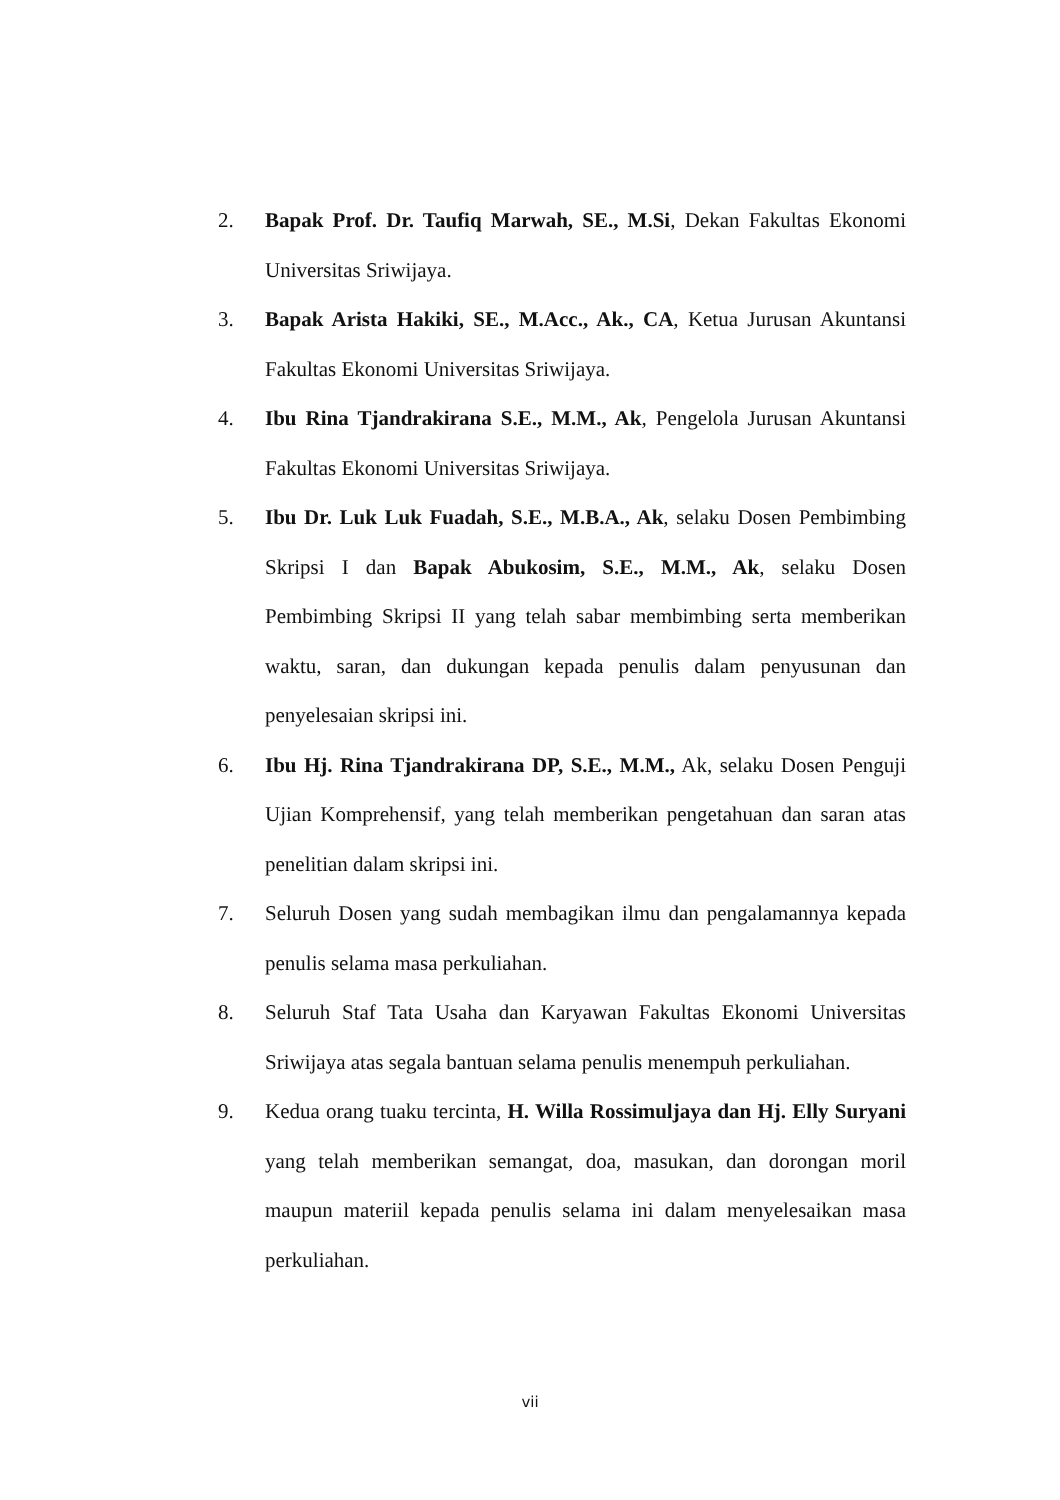2. Bapak Prof. Dr. Taufiq Marwah, SE., M.Si, Dekan Fakultas Ekonomi Universitas Sriwijaya.
3. Bapak Arista Hakiki, SE., M.Acc., Ak., CA, Ketua Jurusan Akuntansi Fakultas Ekonomi Universitas Sriwijaya.
4. Ibu Rina Tjandrakirana S.E., M.M., Ak, Pengelola Jurusan Akuntansi Fakultas Ekonomi Universitas Sriwijaya.
5. Ibu Dr. Luk Luk Fuadah, S.E., M.B.A., Ak, selaku Dosen Pembimbing Skripsi I dan Bapak Abukosim, S.E., M.M., Ak, selaku Dosen Pembimbing Skripsi II yang telah sabar membimbing serta memberikan waktu, saran, dan dukungan kepada penulis dalam penyusunan dan penyelesaian skripsi ini.
6. Ibu Hj. Rina Tjandrakirana DP, S.E., M.M., Ak, selaku Dosen Penguji Ujian Komprehensif, yang telah memberikan pengetahuan dan saran atas penelitian dalam skripsi ini.
7. Seluruh Dosen yang sudah membagikan ilmu dan pengalamannya kepada penulis selama masa perkuliahan.
8. Seluruh Staf Tata Usaha dan Karyawan Fakultas Ekonomi Universitas Sriwijaya atas segala bantuan selama penulis menempuh perkuliahan.
9. Kedua orang tuaku tercinta, H. Willa Rossimuljaya dan Hj. Elly Suryani yang telah memberikan semangat, doa, masukan, dan dorongan moril maupun materiil kepada penulis selama ini dalam menyelesaikan masa perkuliahan.
vii